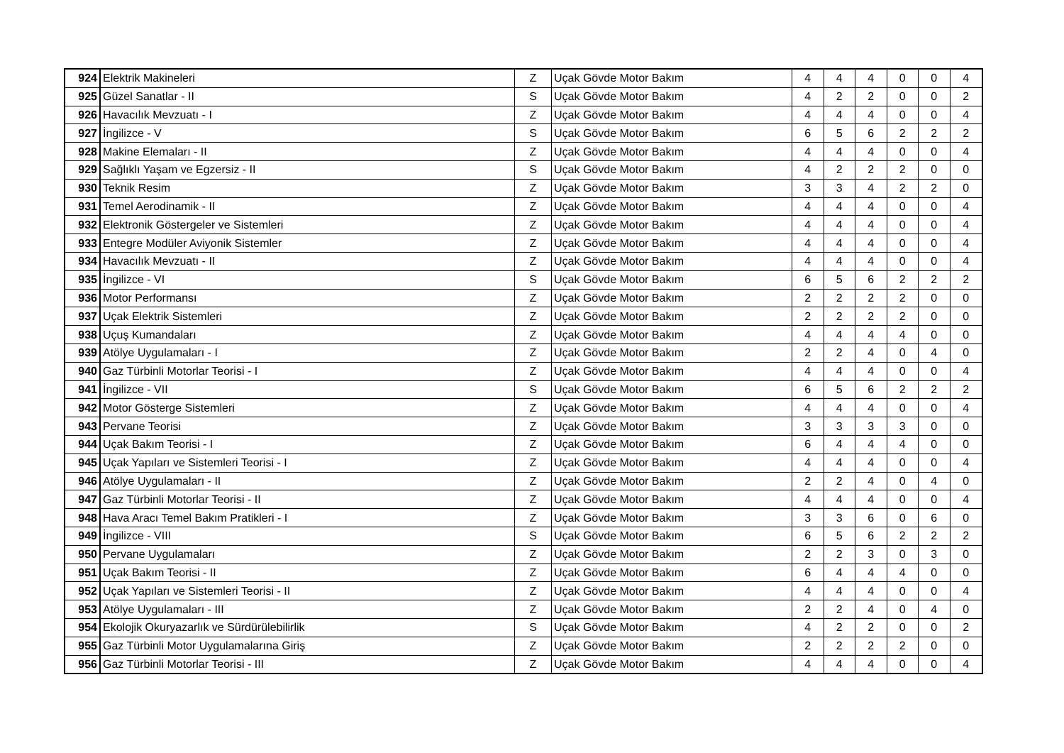| 924 | Elektrik Makineleri | Z | Uçak Gövde Motor Bakım | 4 | 4 | 4 | 0 | 0 | 4 |
| 925 | Güzel Sanatlar - II | S | Uçak Gövde Motor Bakım | 4 | 2 | 2 | 0 | 0 | 2 |
| 926 | Havacılık Mevzuatı - I | Z | Uçak Gövde Motor Bakım | 4 | 4 | 4 | 0 | 0 | 4 |
| 927 | İngilizce - V | S | Uçak Gövde Motor Bakım | 6 | 5 | 6 | 2 | 2 | 2 |
| 928 | Makine Elemaları - II | Z | Uçak Gövde Motor Bakım | 4 | 4 | 4 | 0 | 0 | 4 |
| 929 | Sağlıklı Yaşam ve Egzersiz - II | S | Uçak Gövde Motor Bakım | 4 | 2 | 2 | 2 | 0 | 0 |
| 930 | Teknik Resim | Z | Uçak Gövde Motor Bakım | 3 | 3 | 4 | 2 | 2 | 0 |
| 931 | Temel Aerodinamik - II | Z | Uçak Gövde Motor Bakım | 4 | 4 | 4 | 0 | 0 | 4 |
| 932 | Elektronik Göstergeler ve Sistemleri | Z | Uçak Gövde Motor Bakım | 4 | 4 | 4 | 0 | 0 | 4 |
| 933 | Entegre Modüler Aviyonik Sistemler | Z | Uçak Gövde Motor Bakım | 4 | 4 | 4 | 0 | 0 | 4 |
| 934 | Havacılık Mevzuatı - II | Z | Uçak Gövde Motor Bakım | 4 | 4 | 4 | 0 | 0 | 4 |
| 935 | İngilizce - VI | S | Uçak Gövde Motor Bakım | 6 | 5 | 6 | 2 | 2 | 2 |
| 936 | Motor Performansı | Z | Uçak Gövde Motor Bakım | 2 | 2 | 2 | 2 | 0 | 0 |
| 937 | Uçak Elektrik Sistemleri | Z | Uçak Gövde Motor Bakım | 2 | 2 | 2 | 2 | 0 | 0 |
| 938 | Uçuş Kumandaları | Z | Uçak Gövde Motor Bakım | 4 | 4 | 4 | 4 | 0 | 0 |
| 939 | Atölye Uygulamaları - I | Z | Uçak Gövde Motor Bakım | 2 | 2 | 4 | 0 | 4 | 0 |
| 940 | Gaz Türbinli Motorlar Teorisi - I | Z | Uçak Gövde Motor Bakım | 4 | 4 | 4 | 0 | 0 | 4 |
| 941 | İngilizce - VII | S | Uçak Gövde Motor Bakım | 6 | 5 | 6 | 2 | 2 | 2 |
| 942 | Motor Gösterge Sistemleri | Z | Uçak Gövde Motor Bakım | 4 | 4 | 4 | 0 | 0 | 4 |
| 943 | Pervane Teorisi | Z | Uçak Gövde Motor Bakım | 3 | 3 | 3 | 3 | 0 | 0 |
| 944 | Uçak Bakım Teorisi - I | Z | Uçak Gövde Motor Bakım | 6 | 4 | 4 | 4 | 0 | 0 |
| 945 | Uçak Yapıları ve Sistemleri Teorisi - I | Z | Uçak Gövde Motor Bakım | 4 | 4 | 4 | 0 | 0 | 4 |
| 946 | Atölye Uygulamaları - II | Z | Uçak Gövde Motor Bakım | 2 | 2 | 4 | 0 | 4 | 0 |
| 947 | Gaz Türbinli Motorlar Teorisi - II | Z | Uçak Gövde Motor Bakım | 4 | 4 | 4 | 0 | 0 | 4 |
| 948 | Hava Aracı Temel Bakım Pratikleri - I | Z | Uçak Gövde Motor Bakım | 3 | 3 | 6 | 0 | 6 | 0 |
| 949 | İngilizce - VIII | S | Uçak Gövde Motor Bakım | 6 | 5 | 6 | 2 | 2 | 2 |
| 950 | Pervane Uygulamaları | Z | Uçak Gövde Motor Bakım | 2 | 2 | 3 | 0 | 3 | 0 |
| 951 | Uçak Bakım Teorisi - II | Z | Uçak Gövde Motor Bakım | 6 | 4 | 4 | 4 | 0 | 0 |
| 952 | Uçak Yapıları ve Sistemleri Teorisi - II | Z | Uçak Gövde Motor Bakım | 4 | 4 | 4 | 0 | 0 | 4 |
| 953 | Atölye Uygulamaları - III | Z | Uçak Gövde Motor Bakım | 2 | 2 | 4 | 0 | 4 | 0 |
| 954 | Ekolojik Okuryazarlık ve Sürdürülebilirlik | S | Uçak Gövde Motor Bakım | 4 | 2 | 2 | 0 | 0 | 2 |
| 955 | Gaz Türbinli Motor Uygulamalarına Giriş | Z | Uçak Gövde Motor Bakım | 2 | 2 | 2 | 2 | 0 | 0 |
| 956 | Gaz Türbinli Motorlar Teorisi - III | Z | Uçak Gövde Motor Bakım | 4 | 4 | 4 | 0 | 0 | 4 |